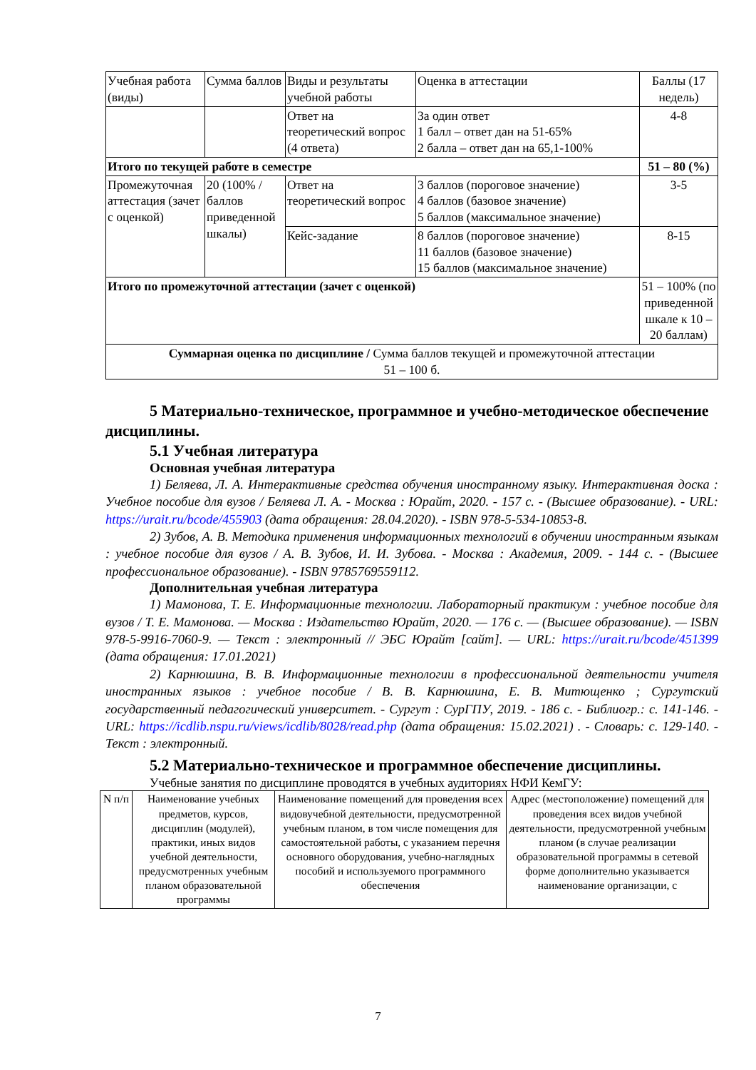| Учебная работа (виды) | Сумма баллов | Виды и результаты учебной работы | Оценка в аттестации | Баллы (17 недель) |
| --- | --- | --- | --- | --- |
| | | Ответ на теоретический вопрос (4 ответа) | За один ответ 1 балл – ответ дан на 51-65% 2 балла – ответ дан на 65,1-100% | 4-8 |
| Итого по текущей работе в семестре | | | | 51 – 80 (%) |
| Промежуточная аттестация (зачет с оценкой) | 20 (100% /баллов приведенной шкалы) | Ответ на теоретический вопрос | 3 баллов (пороговое значение) 4 баллов (базовое значение) 5 баллов (максимальное значение) | 3-5 |
| | | Кейс-задание | 8 баллов (пороговое значение) 11 баллов (базовое значение) 15 баллов (максимальное значение) | 8-15 |
| Итого по промежуточной аттестации (зачет с оценкой) | | | | 51 – 100% (по приведенной шкале к 10 – 20 баллам) |
| Суммарная оценка по дисциплине / Сумма баллов текущей и промежуточной аттестации 51 – 100 б. | | | | |
5 Материально-техническое, программное и учебно-методическое обеспечение дисциплины.
5.1 Учебная литература
Основная учебная литература
1) Беляева, Л. А. Интерактивные средства обучения иностранному языку. Интерактивная доска : Учебное пособие для вузов / Беляева Л. А. - Москва : Юрайт, 2020. - 157 с. - (Высшее образование). - URL: https://urait.ru/bcode/455903 (дата обращения: 28.04.2020). - ISBN 978-5-534-10853-8.
2) Зубов, А. В. Методика применения информационных технологий в обучении иностранным языкам : учебное пособие для вузов / А. В. Зубов, И. И. Зубова. - Москва : Академия, 2009. - 144 с. - (Высшее профессиональное образование). - ISBN 9785769559112.
Дополнительная учебная литература
1) Мамонова, Т. Е. Информационные технологии. Лабораторный практикум : учебное пособие для вузов / Т. Е. Мамонова. — Москва : Издательство Юрайт, 2020. — 176 с. — (Высшее образование). — ISBN 978-5-9916-7060-9. — Текст : электронный // ЭБС Юрайт [сайт]. — URL: https://urait.ru/bcode/451399 (дата обращения: 17.01.2021)
2) Карнюшина, В. В. Информационные технологии в профессиональной деятельности учителя иностранных языков : учебное пособие / В. В. Карнюшина, Е. В. Митющенко ; Сургутский государственный педагогический университет. - Сургут : СурГПУ, 2019. - 186 с. - Библиогр.: с. 141-146. - URL: https://icdlib.nspu.ru/views/icdlib/8028/read.php (дата обращения: 15.02.2021) . - Словарь: с. 129-140. - Текст : электронный.
5.2 Материально-техническое и программное обеспечение дисциплины.
Учебные занятия по дисциплине проводятся в учебных аудиториях НФИ КемГУ:
| N п/п | Наименование учебных предметов, курсов, дисциплин (модулей), практики, иных видов учебной деятельности, предусмотренных учебным планом образовательной программы | Наименование помещений для проведения всех видовучебной деятельности, предусмотренной учебным планом, в том числе помещения для самостоятельной работы, с указанием перечня основного оборудования, учебно-наглядных пособий и используемого программного обеспечения | Адрес (местоположение) помещений для проведения всех видов учебной деятельности, предусмотренной учебным планом (в случае реализации образовательной программы в сетевой форме дополнительно указывается наименование организации, с |
7